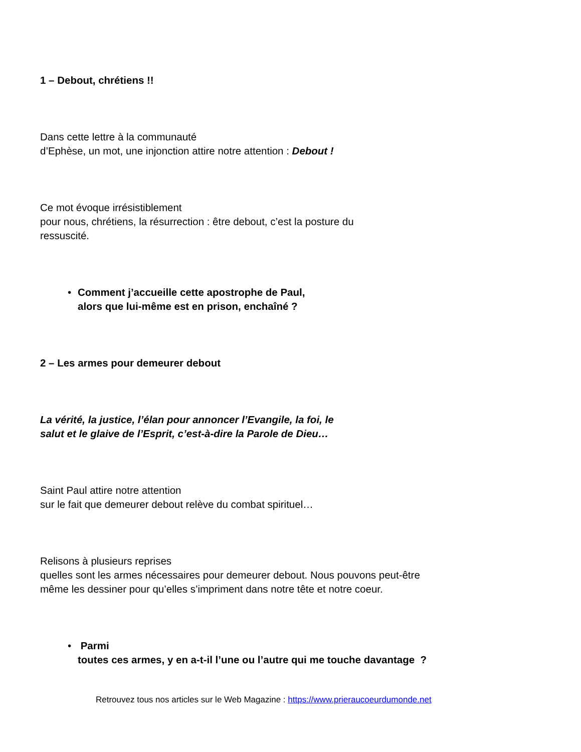1 – Debout, chrétiens !!
Dans cette lettre à la communauté
d’Ephèse, un mot, une injonction attire notre attention : Debout !
Ce mot évoque irrésistiblement
pour nous, chrétiens, la résurrection : être debout, c’est la posture du
ressuscité.
• Comment j’accueille cette apostrophe de Paul,
alors que lui-même est en prison, enchaîné ?
2 – Les armes pour demeurer debout
La vérité, la justice, l’élan pour annoncer l’Evangile, la foi, le
salut et le glaive de l’Esprit, c’est-à-dire la Parole de Dieu…
Saint Paul attire notre attention
sur le fait que demeurer debout relève du combat spirituel…
Relisons à plusieurs reprises
quelles sont les armes nécessaires pour demeurer debout. Nous pouvons peut-être
même les dessiner pour qu’elles s’impriment dans notre tête et notre coeur.
• Parmi
toutes ces armes, y en a-t-il l’une ou l’autre qui me touche davantage ?
Retrouvez tous nos articles sur le Web Magazine : https://www.prieraucoeurdumonde.net